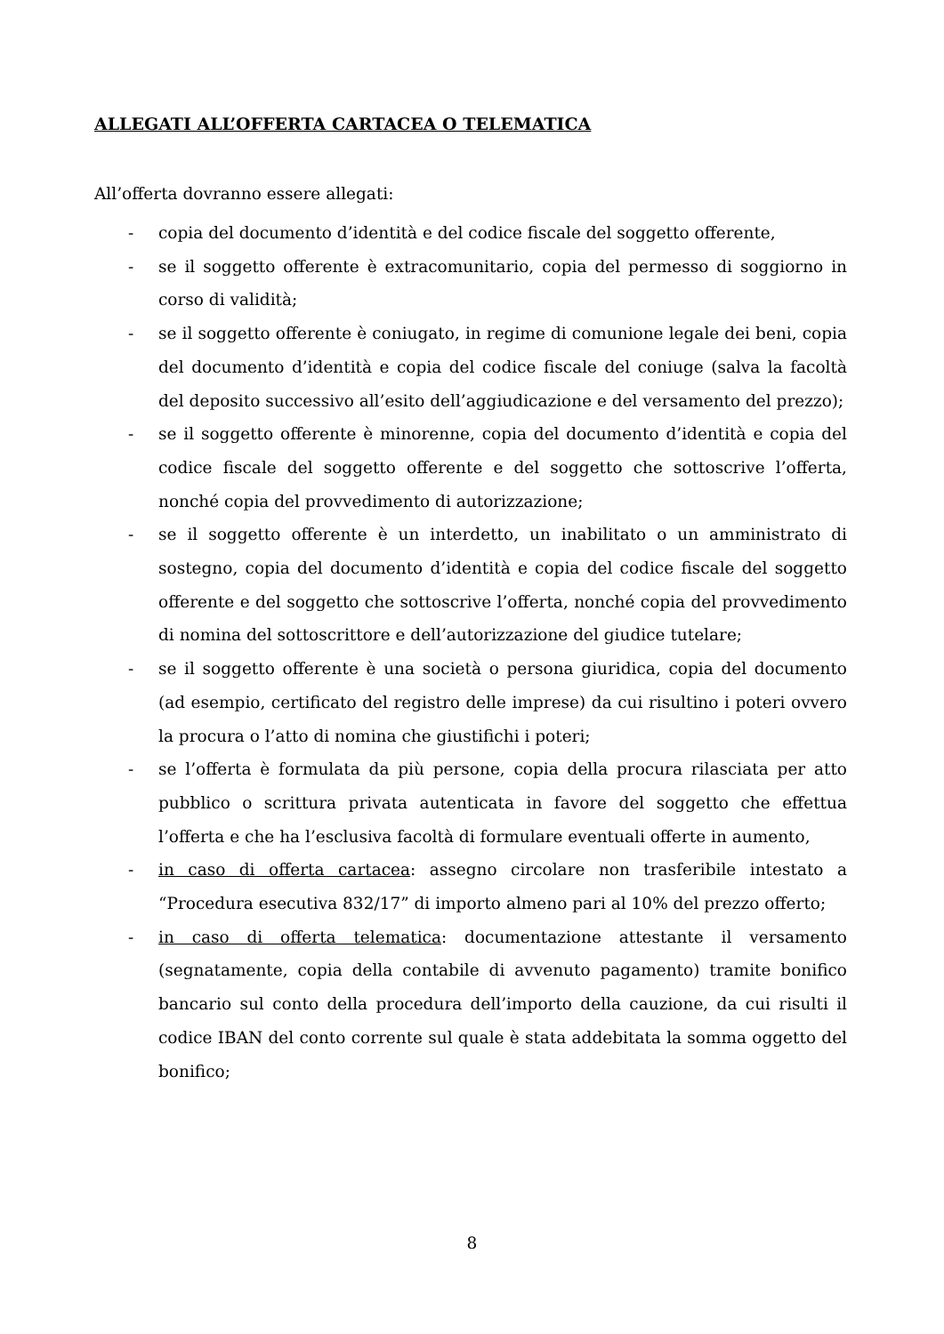ALLEGATI ALL’OFFERTA CARTACEA O TELEMATICA
All’offerta dovranno essere allegati:
- copia del documento d’identità e del codice fiscale del soggetto offerente,
- se il soggetto offerente è extracomunitario, copia del permesso di soggiorno in corso di validità;
- se il soggetto offerente è coniugato, in regime di comunione legale dei beni, copia del documento d’identità e copia del codice fiscale del coniuge (salva la facoltà del deposito successivo all’esito dell’aggiudicazione e del versamento del prezzo);
- se il soggetto offerente è minorenne, copia del documento d’identità e copia del codice fiscale del soggetto offerente e del soggetto che sottoscrive l’offerta, nonché copia del provvedimento di autorizzazione;
- se il soggetto offerente è un interdetto, un inabilitato o un amministrato di sostegno, copia del documento d’identità e copia del codice fiscale del soggetto offerente e del soggetto che sottoscrive l’offerta, nonché copia del provvedimento di nomina del sottoscrittore e dell’autorizzazione del giudice tutelare;
- se il soggetto offerente è una società o persona giuridica, copia del documento (ad esempio, certificato del registro delle imprese) da cui risultino i poteri ovvero la procura o l’atto di nomina che giustifichi i poteri;
- se l’offerta è formulata da più persone, copia della procura rilasciata per atto pubblico o scrittura privata autenticata in favore del soggetto che effettua l’offerta e che ha l’esclusiva facoltà di formulare eventuali offerte in aumento,
- in caso di offerta cartacea: assegno circolare non trasferibile intestato a “Procedura esecutiva 832/17” di importo almeno pari al 10% del prezzo offerto;
- in caso di offerta telematica: documentazione attestante il versamento (segnatamente, copia della contabile di avvenuto pagamento) tramite bonifico bancario sul conto della procedura dell’importo della cauzione, da cui risulti il codice IBAN del conto corrente sul quale è stata addebitata la somma oggetto del bonifico;
8